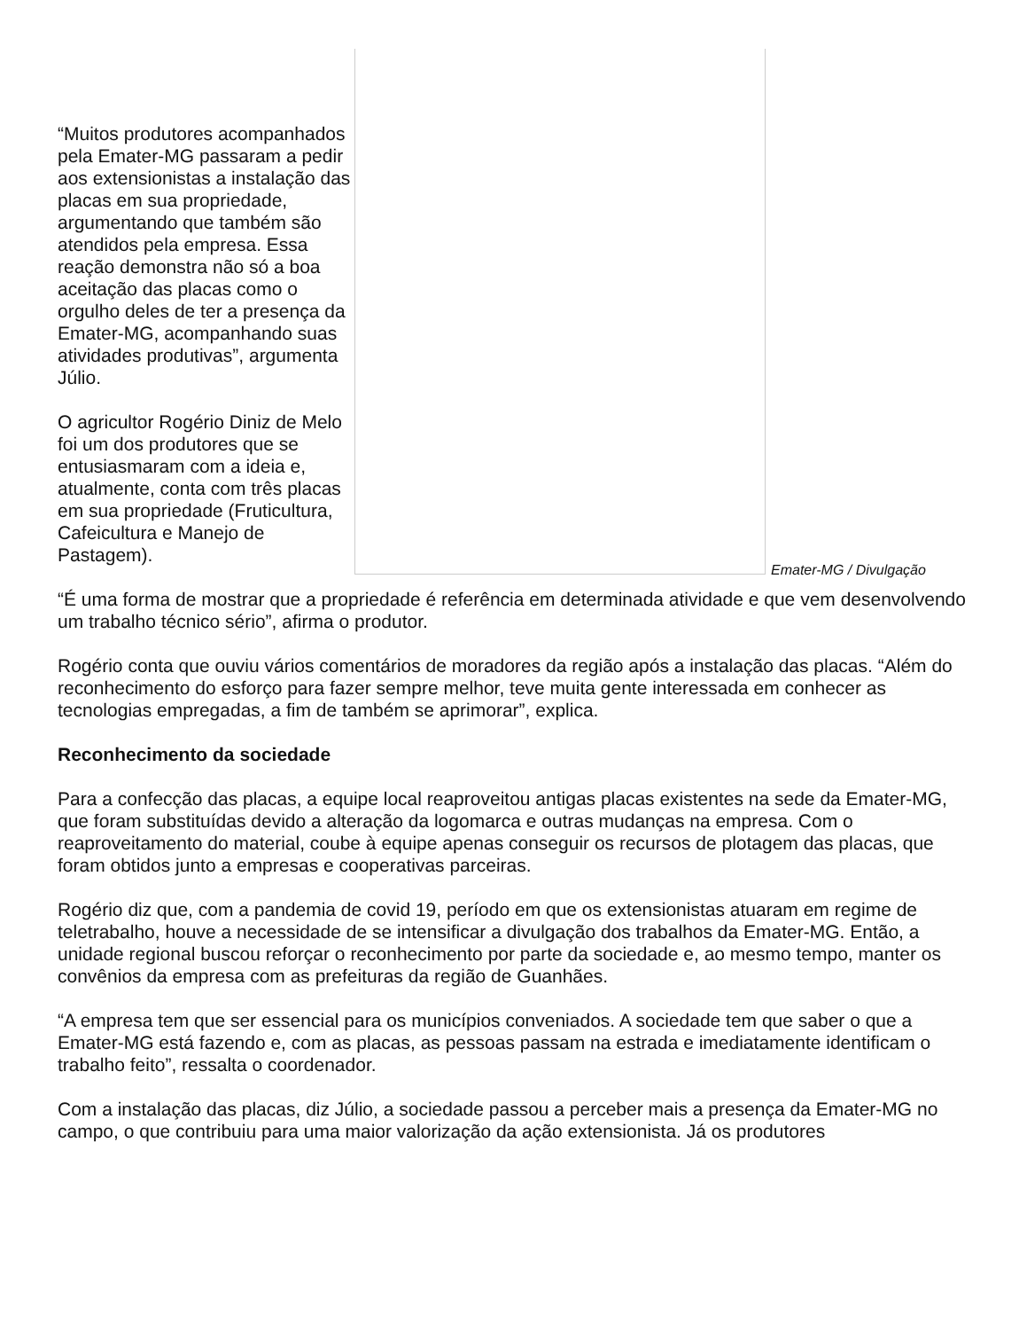“Muitos produtores acompanhados pela Emater-MG passaram a pedir aos extensionistas a instalação das placas em sua propriedade, argumentando que também são atendidos pela empresa. Essa reação demonstra não só a boa aceitação das placas como o orgulho deles de ter a presença da Emater-MG, acompanhando suas atividades produtivas”, argumenta Júlio.
O agricultor Rogério Diniz de Melo foi um dos produtores que se entusiasmaram com a ideia e, atualmente, conta com três placas em sua propriedade (Fruticultura, Cafeicultura e Manejo de Pastagem).
Emater-MG / Divulgação
“É uma forma de mostrar que a propriedade é referência em determinada atividade e que vem desenvolvendo um trabalho técnico sério”, afirma o produtor.
Rogério conta que ouviu vários comentários de moradores da região após a instalação das placas. “Além do reconhecimento do esforço para fazer sempre melhor, teve muita gente interessada em conhecer as tecnologias empregadas, a fim de também se aprimorar”, explica.
Reconhecimento da sociedade
Para a confecção das placas, a equipe local reaproveitou antigas placas existentes na sede da Emater-MG, que foram substituídas devido a alteração da logomarca e outras mudanças na empresa. Com o reaproveitamento do material, coube à equipe apenas conseguir os recursos de plotagem das placas, que foram obtidos junto a empresas e cooperativas parceiras.
Rogério diz que, com a pandemia de covid 19, período em que os extensionistas atuaram em regime de teletrabalho, houve a necessidade de se intensificar a divulgação dos trabalhos da Emater-MG. Então, a unidade regional buscou reforçar o reconhecimento por parte da sociedade e, ao mesmo tempo, manter os convênios da empresa com as prefeituras da região de Guanhães.
“A empresa tem que ser essencial para os municípios conveniados. A sociedade tem que saber o que a Emater-MG está fazendo e, com as placas, as pessoas passam na estrada e imediatamente identificam o trabalho feito”, ressalta o coordenador.
Com a instalação das placas, diz Júlio, a sociedade passou a perceber mais a presença da Emater-MG no campo, o que contribuiu para uma maior valorização da ação extensionista. Já os produtores